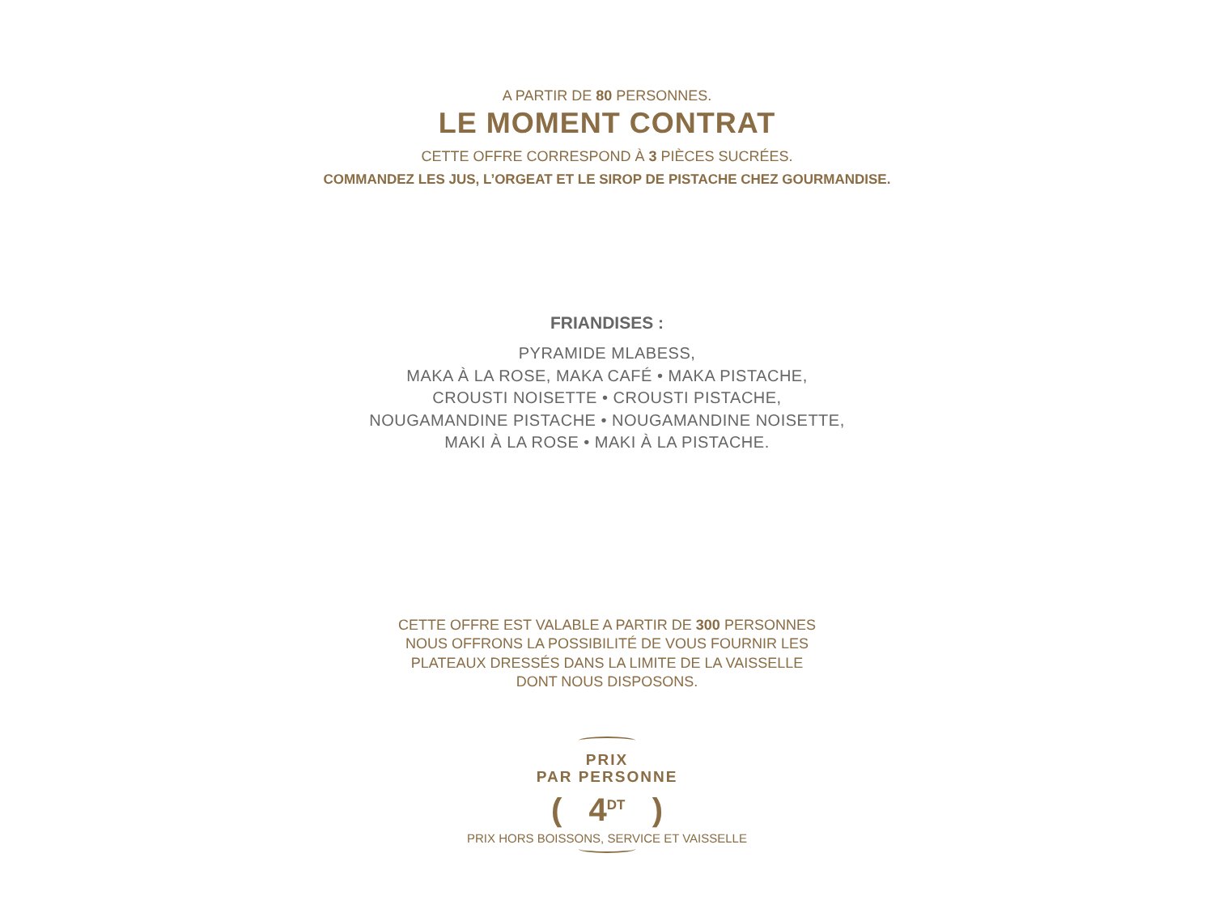A PARTIR DE 80 PERSONNES.
LE MOMENT CONTRAT
CETTE OFFRE CORRESPOND À 3 PIÈCES SUCRÉES.
COMMANDEZ LES JUS, L’ORGEAT ET LE SIROP DE PISTACHE CHEZ GOURMANDISE.
FRIANDISES :
PYRAMIDE MLABESS,
MAKA À LA ROSE, MAKA CAFÉ • MAKA PISTACHE,
CROUSTI NOISETTE • CROUSTI PISTACHE,
NOUGAMANDINE PISTACHE • NOUGAMANDINE NOISETTE,
MAKI À LA ROSE • MAKI À LA PISTACHE.
CETTE OFFRE EST VALABLE A PARTIR DE 300 PERSONNES
NOUS OFFRONS LA POSSIBILITÉ DE VOUS FOURNIR LES
PLATEAUX DRESSÉS DANS LA LIMITE DE LA VAISSELLE
DONT NOUS DISPOSONS.
PRIX
PAR PERSONNE
( 4<sup>DT</sup> )
PRIX HORS BOISSONS, SERVICE ET VAISSELLE